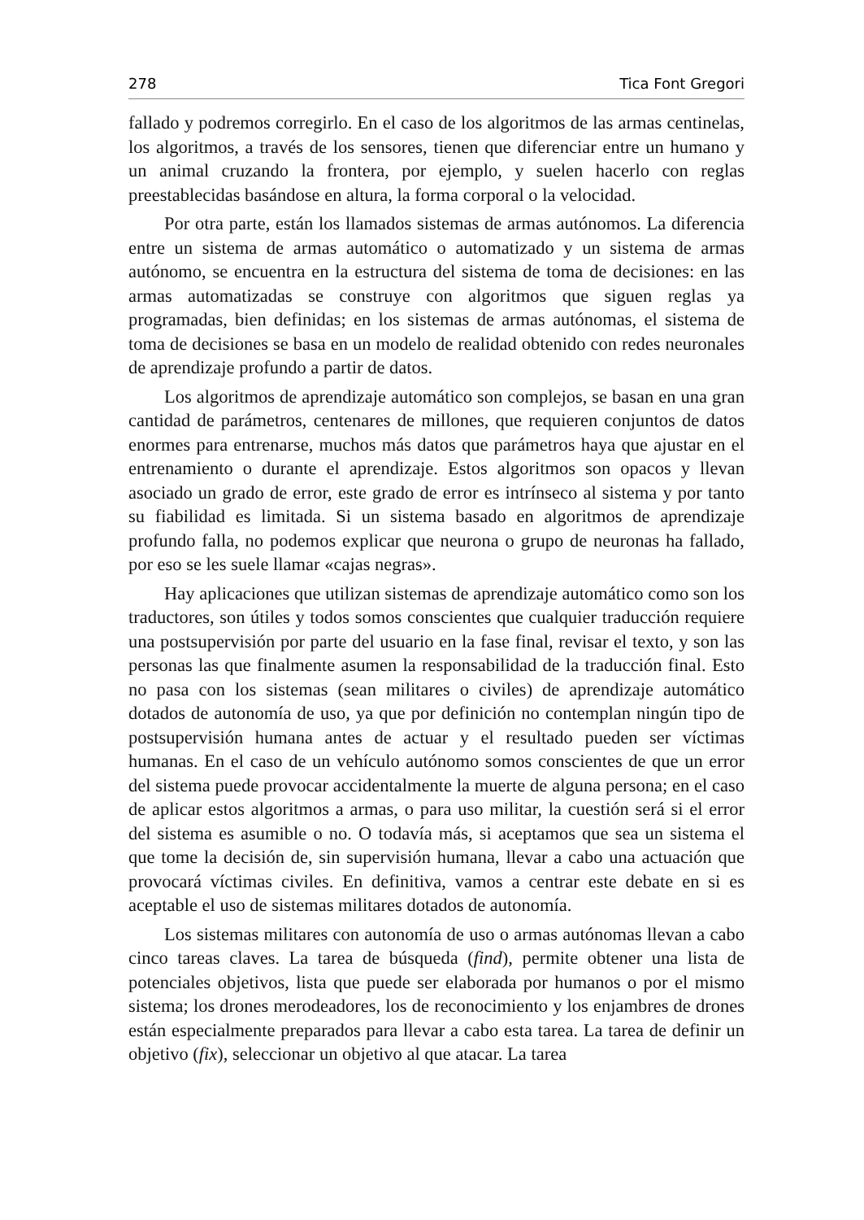278 Tica Font Gregori
fallado y podremos corregirlo. En el caso de los algoritmos de las armas centinelas, los algoritmos, a través de los sensores, tienen que diferenciar entre un humano y un animal cruzando la frontera, por ejemplo, y suelen hacerlo con reglas preestablecidas basándose en altura, la forma corporal o la velocidad.
Por otra parte, están los llamados sistemas de armas autónomos. La diferencia entre un sistema de armas automático o automatizado y un sistema de armas autónomo, se encuentra en la estructura del sistema de toma de decisiones: en las armas automatizadas se construye con algoritmos que siguen reglas ya programadas, bien definidas; en los sistemas de armas autónomas, el sistema de toma de decisiones se basa en un modelo de realidad obtenido con redes neuronales de aprendizaje profundo a partir de datos.
Los algoritmos de aprendizaje automático son complejos, se basan en una gran cantidad de parámetros, centenares de millones, que requieren conjuntos de datos enormes para entrenarse, muchos más datos que parámetros haya que ajustar en el entrenamiento o durante el aprendizaje. Estos algoritmos son opacos y llevan asociado un grado de error, este grado de error es intrínseco al sistema y por tanto su fiabilidad es limitada. Si un sistema basado en algoritmos de aprendizaje profundo falla, no podemos explicar que neurona o grupo de neuronas ha fallado, por eso se les suele llamar «cajas negras».
Hay aplicaciones que utilizan sistemas de aprendizaje automático como son los traductores, son útiles y todos somos conscientes que cualquier traducción requiere una postsupervisión por parte del usuario en la fase final, revisar el texto, y son las personas las que finalmente asumen la responsabilidad de la traducción final. Esto no pasa con los sistemas (sean militares o civiles) de aprendizaje automático dotados de autonomía de uso, ya que por definición no contemplan ningún tipo de postsupervisión humana antes de actuar y el resultado pueden ser víctimas humanas. En el caso de un vehículo autónomo somos conscientes de que un error del sistema puede provocar accidentalmente la muerte de alguna persona; en el caso de aplicar estos algoritmos a armas, o para uso militar, la cuestión será si el error del sistema es asumible o no. O todavía más, si aceptamos que sea un sistema el que tome la decisión de, sin supervisión humana, llevar a cabo una actuación que provocará víctimas civiles. En definitiva, vamos a centrar este debate en si es aceptable el uso de sistemas militares dotados de autonomía.
Los sistemas militares con autonomía de uso o armas autónomas llevan a cabo cinco tareas claves. La tarea de búsqueda (find), permite obtener una lista de potenciales objetivos, lista que puede ser elaborada por humanos o por el mismo sistema; los drones merodeadores, los de reconocimiento y los enjambres de drones están especialmente preparados para llevar a cabo esta tarea. La tarea de definir un objetivo (fix), seleccionar un objetivo al que atacar. La tarea